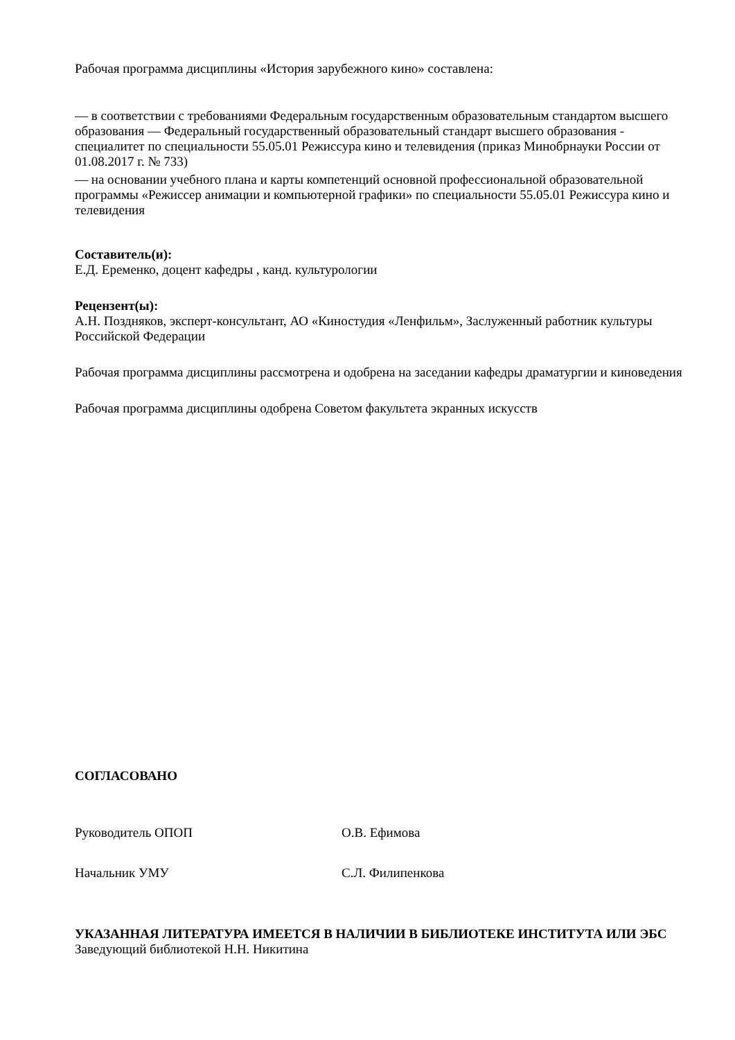Рабочая программа дисциплины «История зарубежного кино» составлена:
— в соответствии с требованиями Федеральным государственным образовательным стандартом высшего образования — Федеральный государственный образовательный стандарт высшего образования - специалитет по специальности 55.05.01 Режиссура кино и телевидения (приказ Минобрнауки России от 01.08.2017 г. № 733)
— на основании учебного плана и карты компетенций основной профессиональной образовательной программы «Режиссер анимации и компьютерной графики» по специальности 55.05.01 Режиссура кино и телевидения
Составитель(и):
Е.Д. Еременко, доцент кафедры , канд. культурологии
Рецензент(ы):
А.Н. Поздняков, эксперт-консультант, АО «Киностудия «Ленфильм», Заслуженный работник культуры Российской Федерации
Рабочая программа дисциплины рассмотрена и одобрена на заседании кафедры драматургии и киноведения
Рабочая программа дисциплины одобрена Советом факультета экранных искусств
СОГЛАСОВАНО
Руководитель ОПОП О.В. Ефимова
Начальник УМУ С.Л. Филипенкова
УКАЗАННАЯ ЛИТЕРАТУРА ИМЕЕТСЯ В НАЛИЧИИ В БИБЛИОТЕКЕ ИНСТИТУТА ИЛИ ЭБС
Заведующий библиотекой Н.Н. Никитина